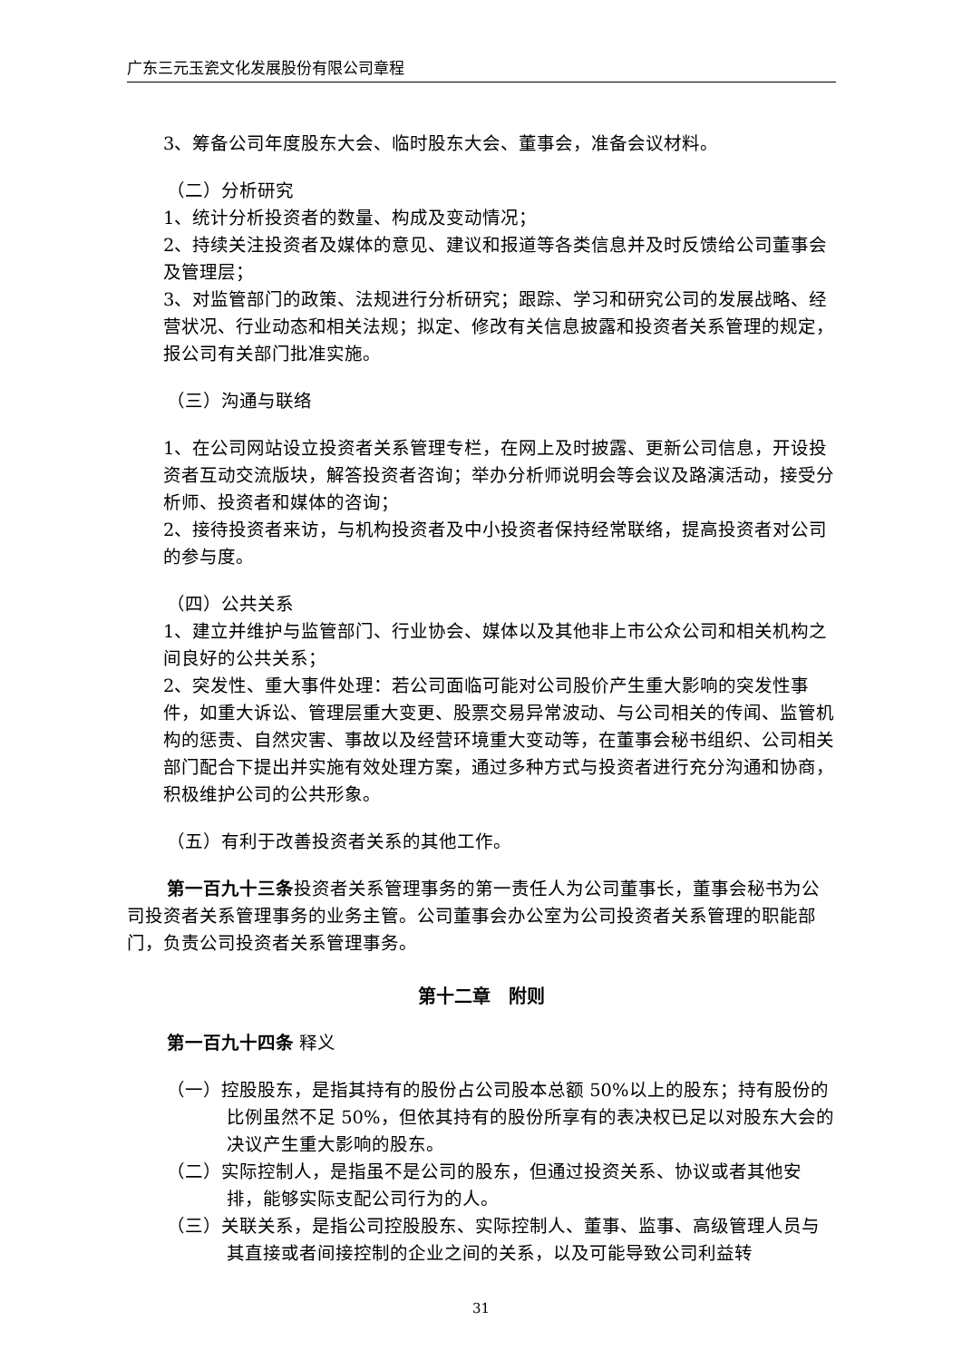广东三元玉瓷文化发展股份有限公司章程
3、筹备公司年度股东大会、临时股东大会、董事会，准备会议材料。
（二）分析研究
1、统计分析投资者的数量、构成及变动情况；
2、持续关注投资者及媒体的意见、建议和报道等各类信息并及时反馈给公司董事会及管理层；
3、对监管部门的政策、法规进行分析研究；跟踪、学习和研究公司的发展战略、经营状况、行业动态和相关法规；拟定、修改有关信息披露和投资者关系管理的规定，报公司有关部门批准实施。
（三）沟通与联络
1、在公司网站设立投资者关系管理专栏，在网上及时披露、更新公司信息，开设投资者互动交流版块，解答投资者咨询；举办分析师说明会等会议及路演活动，接受分析师、投资者和媒体的咨询；
2、接待投资者来访，与机构投资者及中小投资者保持经常联络，提高投资者对公司的参与度。
（四）公共关系
1、建立并维护与监管部门、行业协会、媒体以及其他非上市公众公司和相关机构之间良好的公共关系；
2、突发性、重大事件处理：若公司面临可能对公司股价产生重大影响的突发性事件，如重大诉讼、管理层重大变更、股票交易异常波动、与公司相关的传闻、监管机构的惩责、自然灾害、事故以及经营环境重大变动等，在董事会秘书组织、公司相关部门配合下提出并实施有效处理方案，通过多种方式与投资者进行充分沟通和协商，积极维护公司的公共形象。
（五）有利于改善投资者关系的其他工作。
第一百九十三条投资者关系管理事务的第一责任人为公司董事长，董事会秘书为公司投资者关系管理事务的业务主管。公司董事会办公室为公司投资者关系管理的职能部门，负责公司投资者关系管理事务。
第十二章　附则
第一百九十四条 释义
（一）控股股东，是指其持有的股份占公司股本总额 50%以上的股东；持有股份的比例虽然不足 50%，但依其持有的股份所享有的表决权已足以对股东大会的决议产生重大影响的股东。
（二）实际控制人，是指虽不是公司的股东，但通过投资关系、协议或者其他安排，能够实际支配公司行为的人。
（三）关联关系，是指公司控股股东、实际控制人、董事、监事、高级管理人员与其直接或者间接控制的企业之间的关系，以及可能导致公司利益转
31